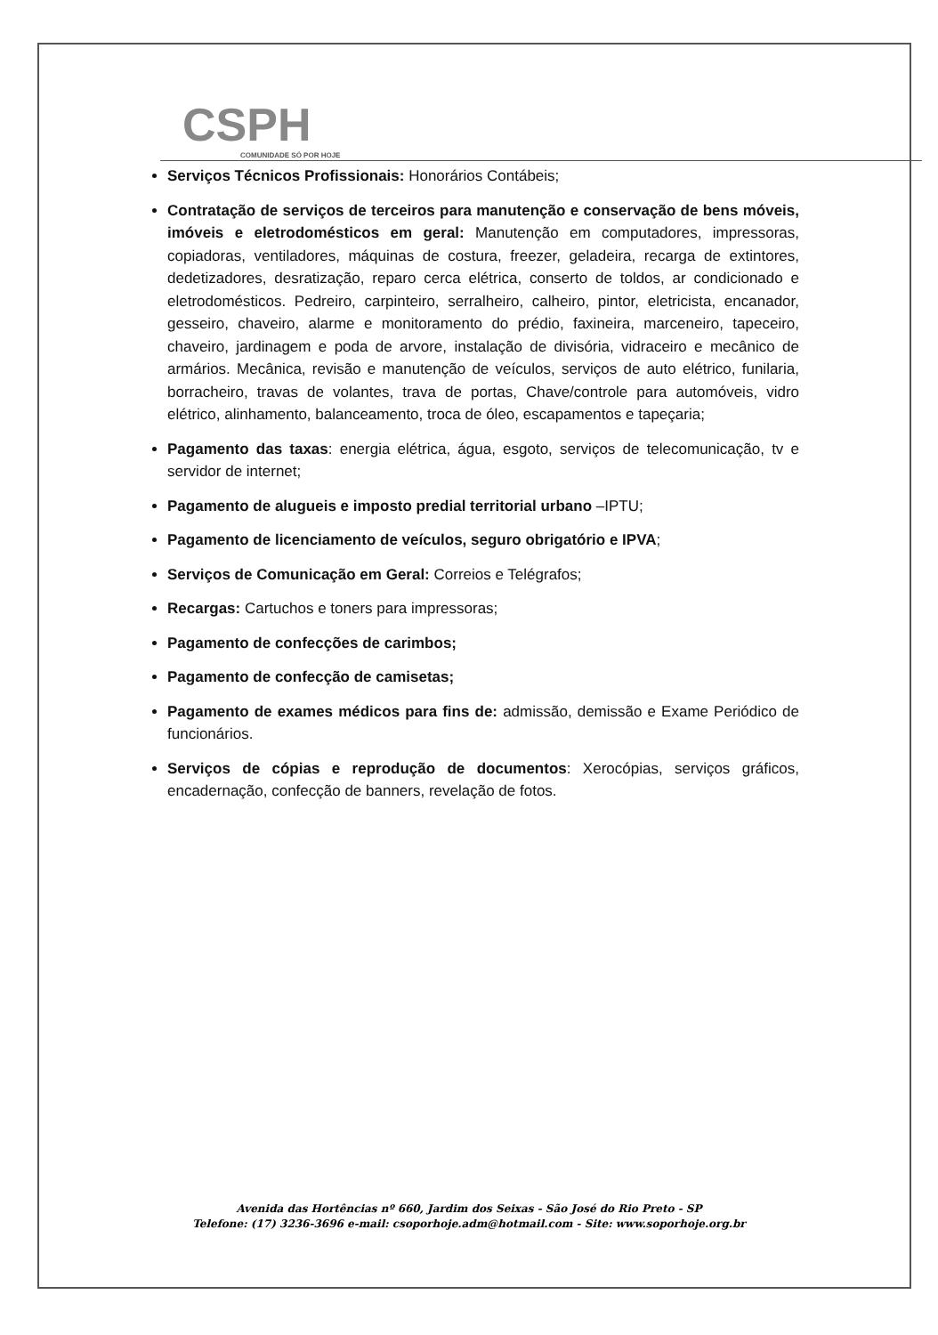CSPH
COMUNIDADE SÓ POR HOJE
Serviços Técnicos Profissionais: Honorários Contábeis;
Contratação de serviços de terceiros para manutenção e conservação de bens móveis, imóveis e eletrodomésticos em geral: Manutenção em computadores, impressoras, copiadoras, ventiladores, máquinas de costura, freezer, geladeira, recarga de extintores, dedetizadores, desratização, reparo cerca elétrica, conserto de toldos, ar condicionado e eletrodomésticos. Pedreiro, carpinteiro, serralheiro, calheiro, pintor, eletricista, encanador, gesseiro, chaveiro, alarme e monitoramento do prédio, faxineira, marceneiro, tapeceiro, chaveiro, jardinagem e poda de arvore, instalação de divisória, vidraceiro e mecânico de armários. Mecânica, revisão e manutenção de veículos, serviços de auto elétrico, funilaria, borracheiro, travas de volantes, trava de portas, Chave/controle para automóveis, vidro elétrico, alinhamento, balanceamento, troca de óleo, escapamentos e tapeçaria;
Pagamento das taxas: energia elétrica, água, esgoto, serviços de telecomunicação, tv e servidor de internet;
Pagamento de alugueis e imposto predial territorial urbano –IPTU;
Pagamento de licenciamento de veículos, seguro obrigatório e IPVA;
Serviços de Comunicação em Geral: Correios e Telégrafos;
Recargas: Cartuchos e toners para impressoras;
Pagamento de confecções de carimbos;
Pagamento de confecção de camisetas;
Pagamento de exames médicos para fins de: admissão, demissão e Exame Periódico de funcionários.
Serviços de cópias e reprodução de documentos: Xerocópias, serviços gráficos, encadernação, confecção de banners, revelação de fotos.
Avenida das Hortências nº 660, Jardim dos Seixas - São José do Rio Preto - SP
Telefone: (17) 3236-3696 e-mail: csoporhoje.adm@hotmail.com - Site: www.soporhoje.org.br